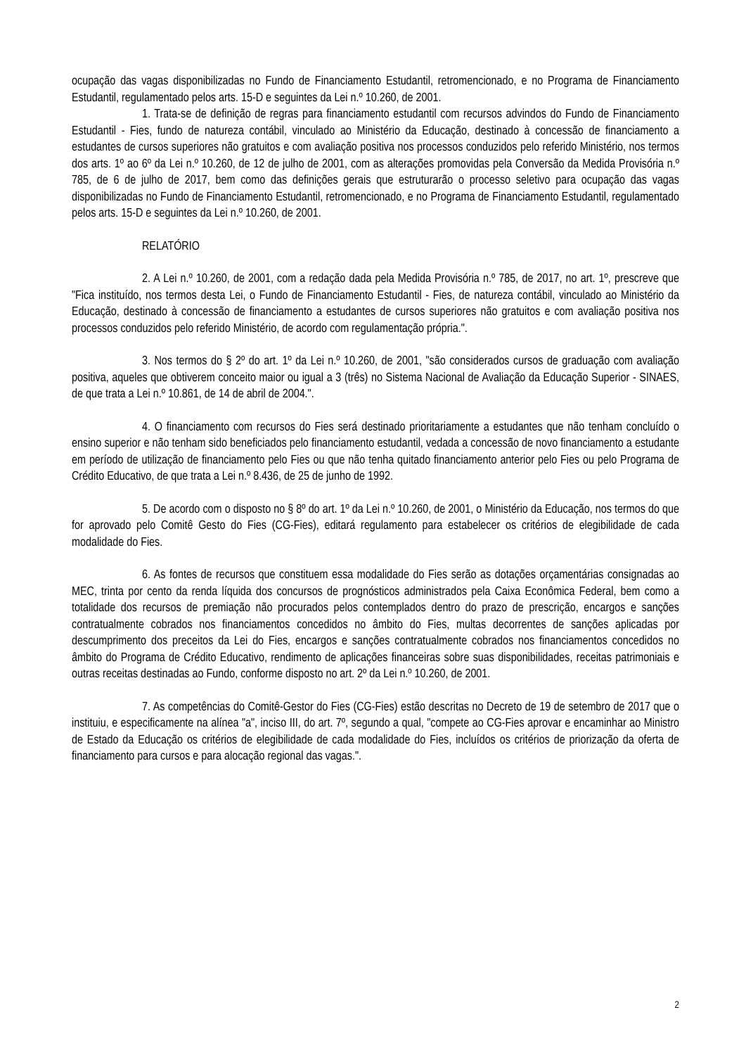ocupação das vagas disponibilizadas no Fundo de Financiamento Estudantil, retromencionado, e no Programa de Financiamento Estudantil, regulamentado pelos arts. 15-D e seguintes da Lei n.º 10.260, de 2001.
1. Trata-se de definição de regras para financiamento estudantil com recursos advindos do Fundo de Financiamento Estudantil - Fies, fundo de natureza contábil, vinculado ao Ministério da Educação, destinado à concessão de financiamento a estudantes de cursos superiores não gratuitos e com avaliação positiva nos processos conduzidos pelo referido Ministério, nos termos dos arts. 1º ao 6º da Lei n.º 10.260, de 12 de julho de 2001, com as alterações promovidas pela Conversão da Medida Provisória n.º 785, de 6 de julho de 2017, bem como das definições gerais que estruturarão o processo seletivo para ocupação das vagas disponibilizadas no Fundo de Financiamento Estudantil, retromencionado, e no Programa de Financiamento Estudantil, regulamentado pelos arts. 15-D e seguintes da Lei n.º 10.260, de 2001.
RELATÓRIO
2. A Lei n.º 10.260, de 2001, com a redação dada pela Medida Provisória n.º 785, de 2017, no art. 1º, prescreve que "Fica instituído, nos termos desta Lei, o Fundo de Financiamento Estudantil - Fies, de natureza contábil, vinculado ao Ministério da Educação, destinado à concessão de financiamento a estudantes de cursos superiores não gratuitos e com avaliação positiva nos processos conduzidos pelo referido Ministério, de acordo com regulamentação própria.".
3. Nos termos do § 2º do art. 1º da Lei n.º 10.260, de 2001, "são considerados cursos de graduação com avaliação positiva, aqueles que obtiverem conceito maior ou igual a 3 (três) no Sistema Nacional de Avaliação da Educação Superior - SINAES, de que trata a Lei n.º 10.861, de 14 de abril de 2004.".
4. O financiamento com recursos do Fies será destinado prioritariamente a estudantes que não tenham concluído o ensino superior e não tenham sido beneficiados pelo financiamento estudantil, vedada a concessão de novo financiamento a estudante em período de utilização de financiamento pelo Fies ou que não tenha quitado financiamento anterior pelo Fies ou pelo Programa de Crédito Educativo, de que trata a Lei n.º 8.436, de 25 de junho de 1992.
5. De acordo com o disposto no § 8º do art. 1º da Lei n.º 10.260, de 2001, o Ministério da Educação, nos termos do que for aprovado pelo Comitê Gesto do Fies (CG-Fies), editará regulamento para estabelecer os critérios de elegibilidade de cada modalidade do Fies.
6. As fontes de recursos que constituem essa modalidade do Fies serão as dotações orçamentárias consignadas ao MEC, trinta por cento da renda líquida dos concursos de prognósticos administrados pela Caixa Econômica Federal, bem como a totalidade dos recursos de premiação não procurados pelos contemplados dentro do prazo de prescrição, encargos e sanções contratualmente cobrados nos financiamentos concedidos no âmbito do Fies, multas decorrentes de sanções aplicadas por descumprimento dos preceitos da Lei do Fies, encargos e sanções contratualmente cobrados nos financiamentos concedidos no âmbito do Programa de Crédito Educativo, rendimento de aplicações financeiras sobre suas disponibilidades, receitas patrimoniais e outras receitas destinadas ao Fundo, conforme disposto no art. 2º da Lei n.º 10.260, de 2001.
7. As competências do Comitê-Gestor do Fies (CG-Fies) estão descritas no Decreto de 19 de setembro de 2017 que o instituiu, e especificamente na alínea "a", inciso III, do art. 7º, segundo a qual, "compete ao CG-Fies aprovar e encaminhar ao Ministro de Estado da Educação os critérios de elegibilidade de cada modalidade do Fies, incluídos os critérios de priorização da oferta de financiamento para cursos e para alocação regional das vagas.".
2